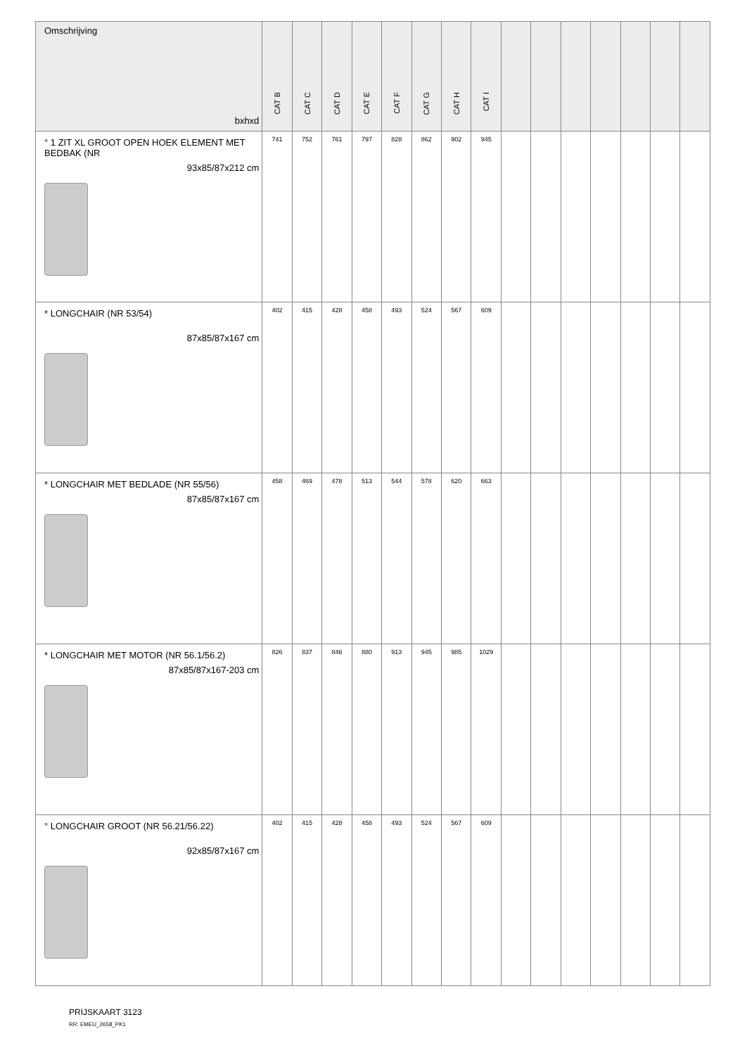| Omschrijving bxhxd | CAT B | CAT C | CAT D | CAT E | CAT F | CAT G | CAT H | CAT I | | | | | | | |
| --- | --- | --- | --- | --- | --- | --- | --- | --- | --- | --- | --- | --- | --- | --- | --- |
| ° 1 ZIT XL GROOT OPEN HOEK ELEMENT MET BEDBAK (NR 93x85/87x212 cm | 741 | 752 | 761 | 797 | 828 | 862 | 902 | 945 | | | | | | | |
| * LONGCHAIR (NR 53/54) 87x85/87x167 cm | 402 | 415 | 428 | 458 | 493 | 524 | 567 | 609 | | | | | | | |
| * LONGCHAIR MET BEDLADE (NR 55/56) 87x85/87x167 cm | 458 | 469 | 478 | 513 | 544 | 578 | 620 | 663 | | | | | | | |
| * LONGCHAIR MET MOTOR (NR 56.1/56.2) 87x85/87x167-203 cm | 826 | 837 | 846 | 880 | 913 | 945 | 985 | 1029 | | | | | | | |
| ° LONGCHAIR GROOT (NR 56.21/56.22) 92x85/87x167 cm | 402 | 415 | 428 | 458 | 493 | 524 | 567 | 609 | | | | | | | |
PRIJSKAART 3123
RR: EMEU_2658_PK1